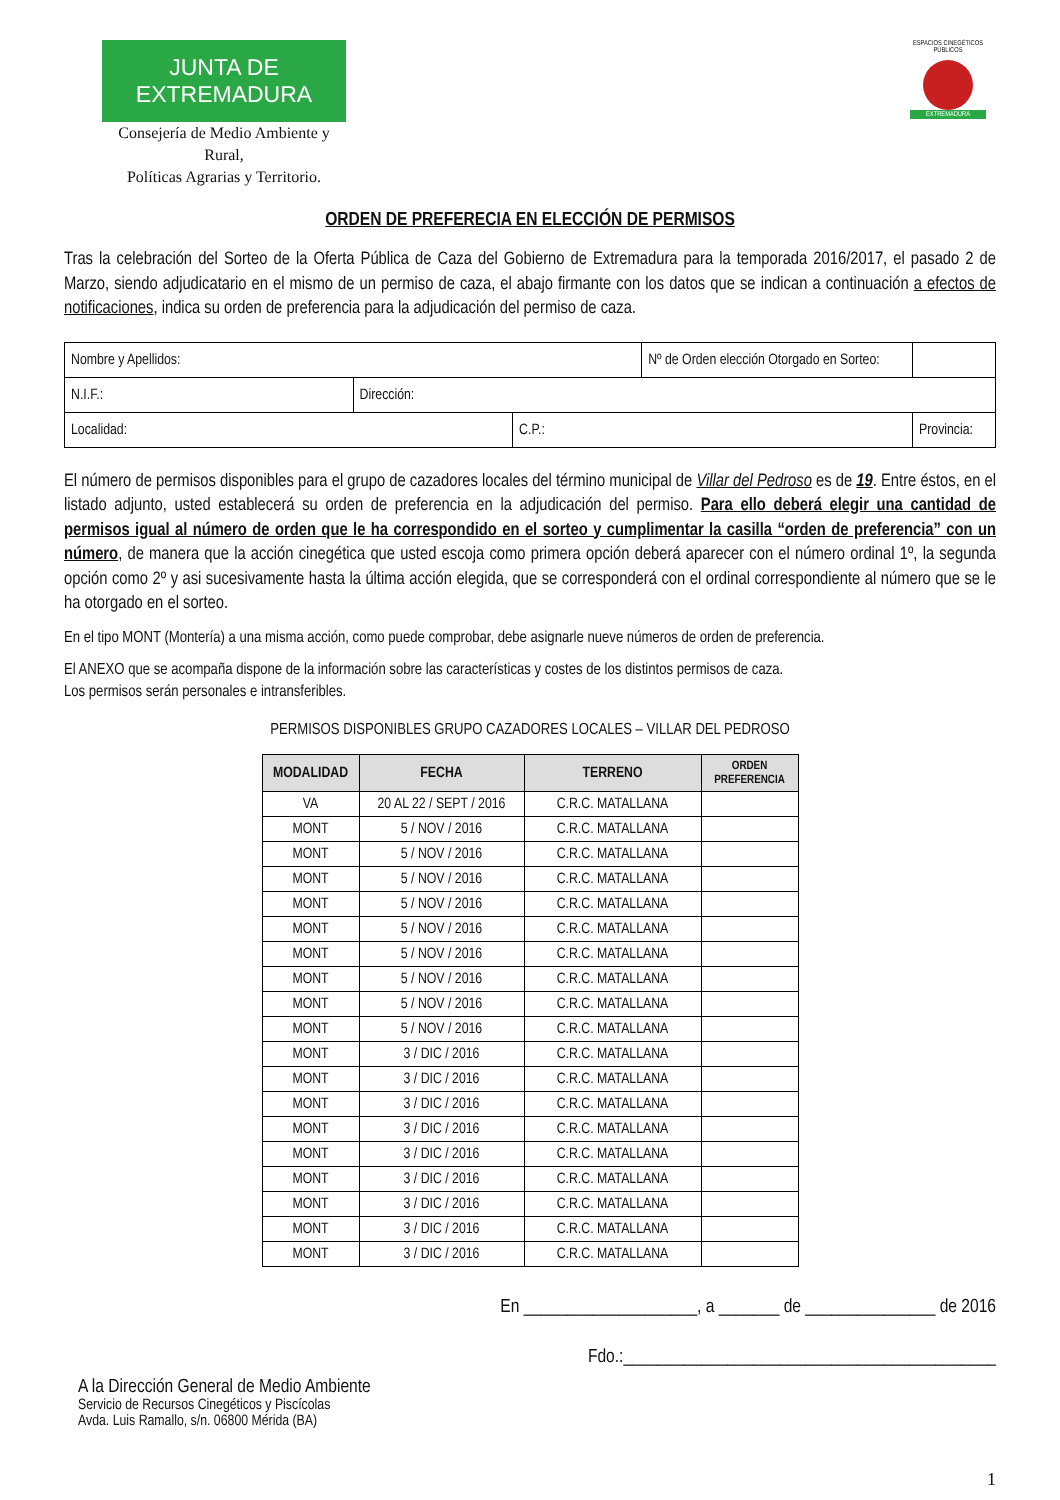JUNTA DE EXTREMADURA
Consejería de Medio Ambiente y Rural,
Políticas Agrarias y Territorio.
ESPACIOS CINEGÉTICOS PÚBLICOS
EXTREMADURA
ORDEN DE PREFERECIA EN ELECCIÓN DE PERMISOS
Tras la celebración del Sorteo de la Oferta Pública de Caza del Gobierno de Extremadura para la temporada 2016/2017, el pasado 2 de Marzo, siendo adjudicatario en el mismo de un permiso de caza, el abajo firmante con los datos que se indican a continuación a efectos de notificaciones, indica su orden de preferencia para la adjudicación del permiso de caza.
| Nombre y Apellidos: | | | Nº de Orden elección Otorgado en Sorteo: | | |
| N.I.F.: | Dirección: | | | | |
| Localidad: | | C.P.: | | Provincia: | |
El número de permisos disponibles para el grupo de cazadores locales del término municipal de Villar del Pedroso es de 19. Entre éstos, en el listado adjunto, usted establecerá su orden de preferencia en la adjudicación del permiso. Para ello deberá elegir una cantidad de permisos igual al número de orden que le ha correspondido en el sorteo y cumplimentar la casilla “orden de preferencia” con un número, de manera que la acción cinegética que usted escoja como primera opción deberá aparecer con el número ordinal 1º, la segunda opción como 2º y asi sucesivamente hasta la última acción elegida, que se corresponderá con el ordinal correspondiente al número que se le ha otorgado en el sorteo.
En el tipo MONT (Montería) a una misma acción, como puede comprobar, debe asignarle nueve números de orden de preferencia.
El ANEXO que se acompaña dispone de la información sobre las características y costes de los distintos permisos de caza.
Los permisos serán personales e intransferibles.
PERMISOS DISPONIBLES GRUPO CAZADORES LOCALES – VILLAR DEL PEDROSO
| MODALIDAD | FECHA | TERRENO | ORDEN PREFERENCIA |
| --- | --- | --- | --- |
| VA | 20 AL 22 / SEPT / 2016 | C.R.C. MATALLANA | |
| MONT | 5 / NOV / 2016 | C.R.C. MATALLANA | |
| MONT | 5 / NOV / 2016 | C.R.C. MATALLANA | |
| MONT | 5 / NOV / 2016 | C.R.C. MATALLANA | |
| MONT | 5 / NOV / 2016 | C.R.C. MATALLANA | |
| MONT | 5 / NOV / 2016 | C.R.C. MATALLANA | |
| MONT | 5 / NOV / 2016 | C.R.C. MATALLANA | |
| MONT | 5 / NOV / 2016 | C.R.C. MATALLANA | |
| MONT | 5 / NOV / 2016 | C.R.C. MATALLANA | |
| MONT | 5 / NOV / 2016 | C.R.C. MATALLANA | |
| MONT | 3 / DIC / 2016 | C.R.C. MATALLANA | |
| MONT | 3 / DIC / 2016 | C.R.C. MATALLANA | |
| MONT | 3 / DIC / 2016 | C.R.C. MATALLANA | |
| MONT | 3 / DIC / 2016 | C.R.C. MATALLANA | |
| MONT | 3 / DIC / 2016 | C.R.C. MATALLANA | |
| MONT | 3 / DIC / 2016 | C.R.C. MATALLANA | |
| MONT | 3 / DIC / 2016 | C.R.C. MATALLANA | |
| MONT | 3 / DIC / 2016 | C.R.C. MATALLANA | |
| MONT | 3 / DIC / 2016 | C.R.C. MATALLANA | |
En ____________________, a _______ de _______________ de 2016
A la Dirección General de Medio Ambiente
Servicio de Recursos Cinegéticos y Piscícolas
Avda. Luis Ramallo, s/n. 06800 Mérida (BA)
Fdo.:___________________________________________
1